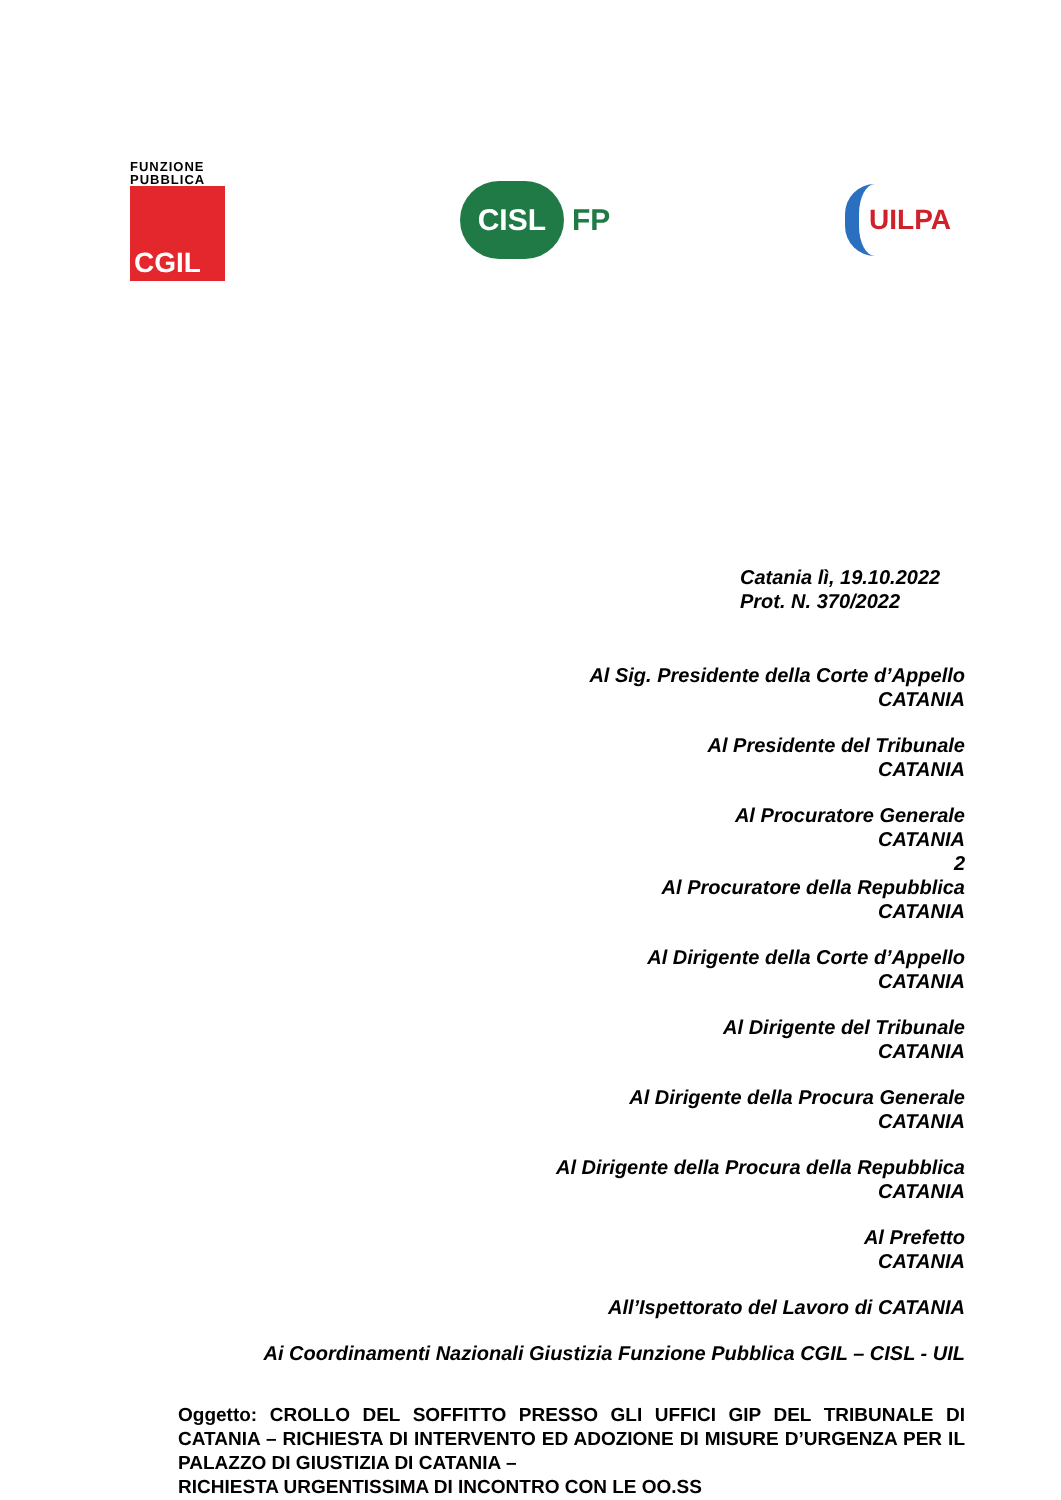FUNZIONE
PUBBLICA
CGIL
CISL FP
UILPA
Catania lì, 19.10.2022
Prot. N. 370/2022
Al Sig. Presidente della Corte d’Appello
CATANIA
Al Presidente del Tribunale
CATANIA
Al Procuratore Generale
CATANIA
2
Al Procuratore della Repubblica
CATANIA
Al Dirigente della Corte d’Appello
CATANIA
Al Dirigente del Tribunale
CATANIA
Al Dirigente della Procura Generale
CATANIA
Al Dirigente della Procura della Repubblica
CATANIA
Al Prefetto
CATANIA
All’Ispettorato del Lavoro di CATANIA
Ai Coordinamenti Nazionali Giustizia Funzione Pubblica CGIL – CISL - UIL
Oggetto: CROLLO DEL SOFFITTO PRESSO GLI UFFICI GIP DEL TRIBUNALE DI CATANIA – RICHIESTA DI INTERVENTO ED ADOZIONE DI MISURE D’URGENZA PER IL PALAZZO DI GIUSTIZIA DI CATANIA –
RICHIESTA URGENTISSIMA DI INCONTRO CON LE OO.SS